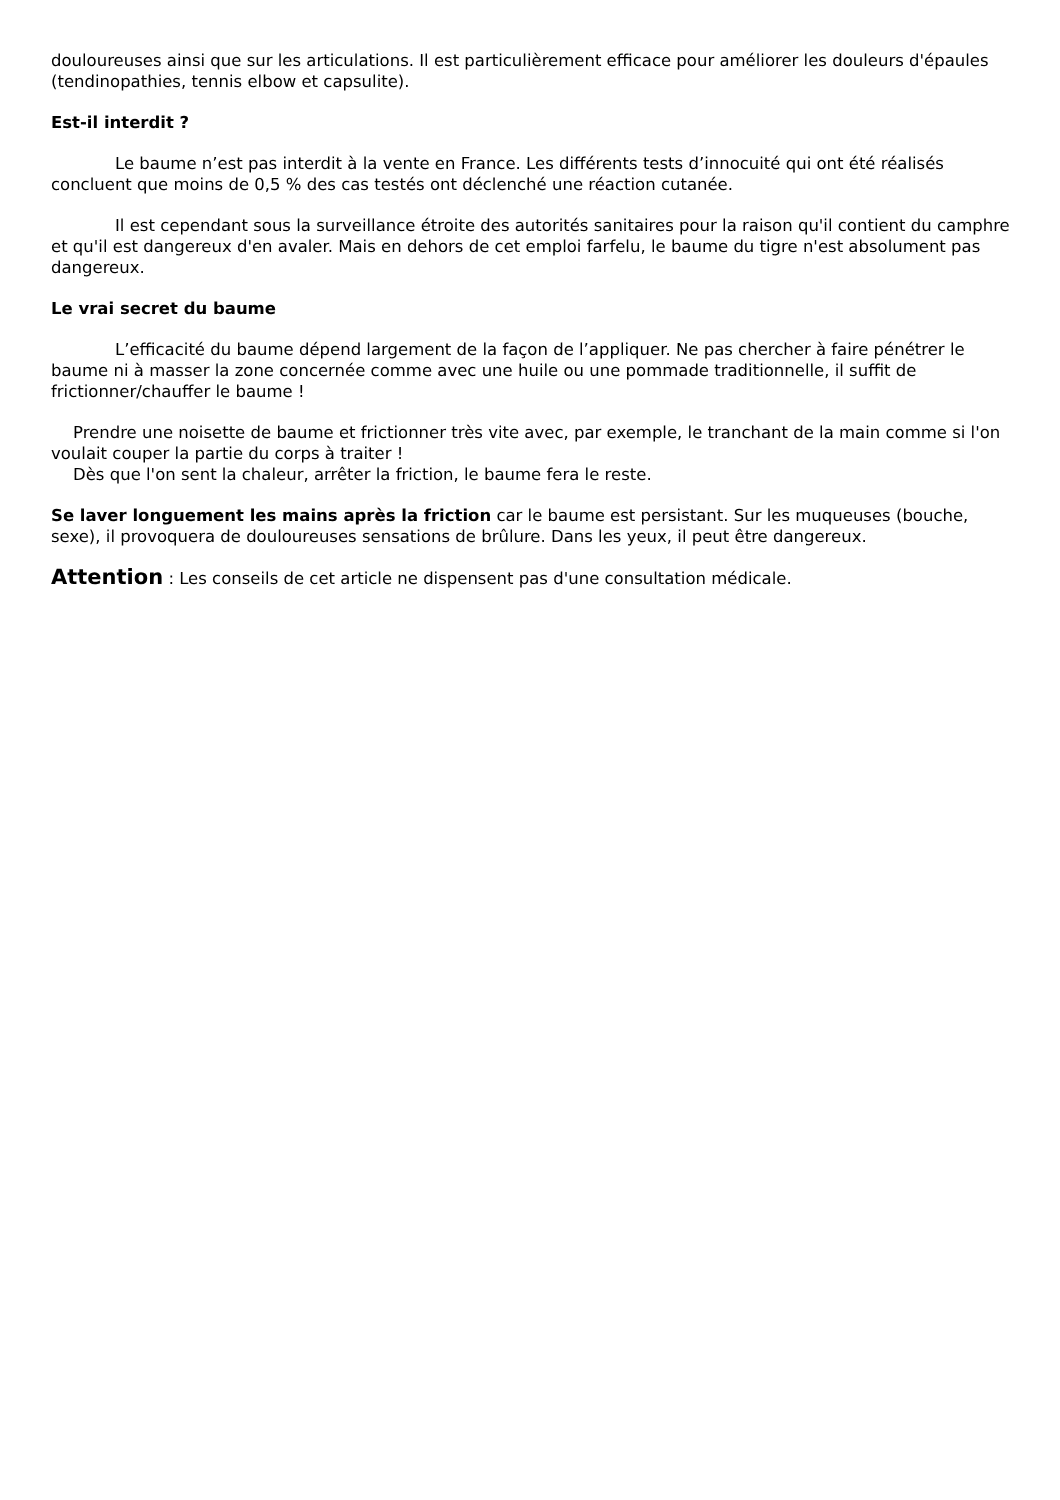douloureuses ainsi que sur les articulations. Il est particulièrement efficace pour améliorer les douleurs d'épaules (tendinopathies, tennis elbow et capsulite).
Est-il interdit ?
Le baume n’est pas interdit à la vente en France. Les différents tests d’innocuité qui ont été réalisés concluent que moins de 0,5 % des cas testés ont déclenché une réaction cutanée.
Il est cependant sous la surveillance étroite des autorités sanitaires pour la raison qu'il contient du camphre et qu'il est dangereux d'en avaler. Mais en dehors de cet emploi farfelu, le baume du tigre n'est absolument pas dangereux.
Le vrai secret du baume
L’efficacité du baume dépend largement de la façon de l’appliquer. Ne pas chercher à faire pénétrer le baume ni à masser la zone concernée comme avec une huile ou une pommade traditionnelle, il suffit de frictionner/chauffer le baume !
Prendre une noisette de baume et frictionner très vite avec, par exemple, le tranchant de la main comme si l'on voulait couper la partie du corps à traiter !
Dès que l'on sent la chaleur, arrêter la friction, le baume fera le reste.
Se laver longuement les mains après la friction car le baume est persistant. Sur les muqueuses (bouche, sexe), il provoquera de douloureuses sensations de brûlure. Dans les yeux, il peut être dangereux.
Attention : Les conseils de cet article ne dispensent pas d'une consultation médicale.